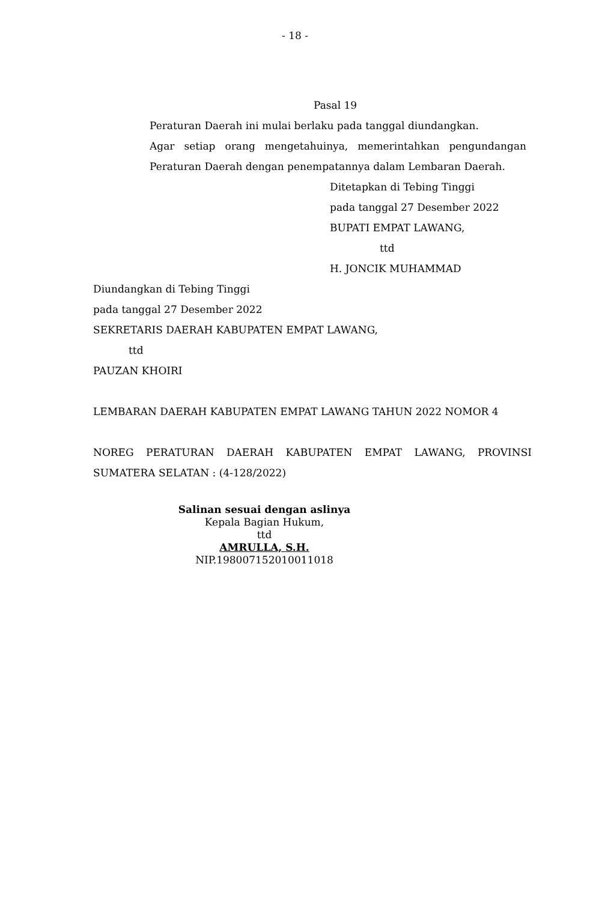- 18 -
Pasal 19
Peraturan Daerah ini mulai berlaku pada tanggal diundangkan.
Agar setiap orang mengetahuinya, memerintahkan pengundangan Peraturan Daerah dengan penempatannya dalam Lembaran Daerah.
Ditetapkan di Tebing Tinggi
pada tanggal 27 Desember 2022
BUPATI EMPAT LAWANG,
ttd
H. JONCIK MUHAMMAD
Diundangkan di Tebing Tinggi
pada tanggal 27 Desember 2022
SEKRETARIS DAERAH KABUPATEN EMPAT LAWANG,
ttd
PAUZAN KHOIRI
LEMBARAN DAERAH KABUPATEN EMPAT LAWANG TAHUN 2022 NOMOR 4
NOREG PERATURAN DAERAH KABUPATEN EMPAT LAWANG, PROVINSI SUMATERA SELATAN : (4-128/2022)
Salinan sesuai dengan aslinya
Kepala Bagian Hukum,
ttd
AMRULLA, S.H.
NIP.198007152010011018